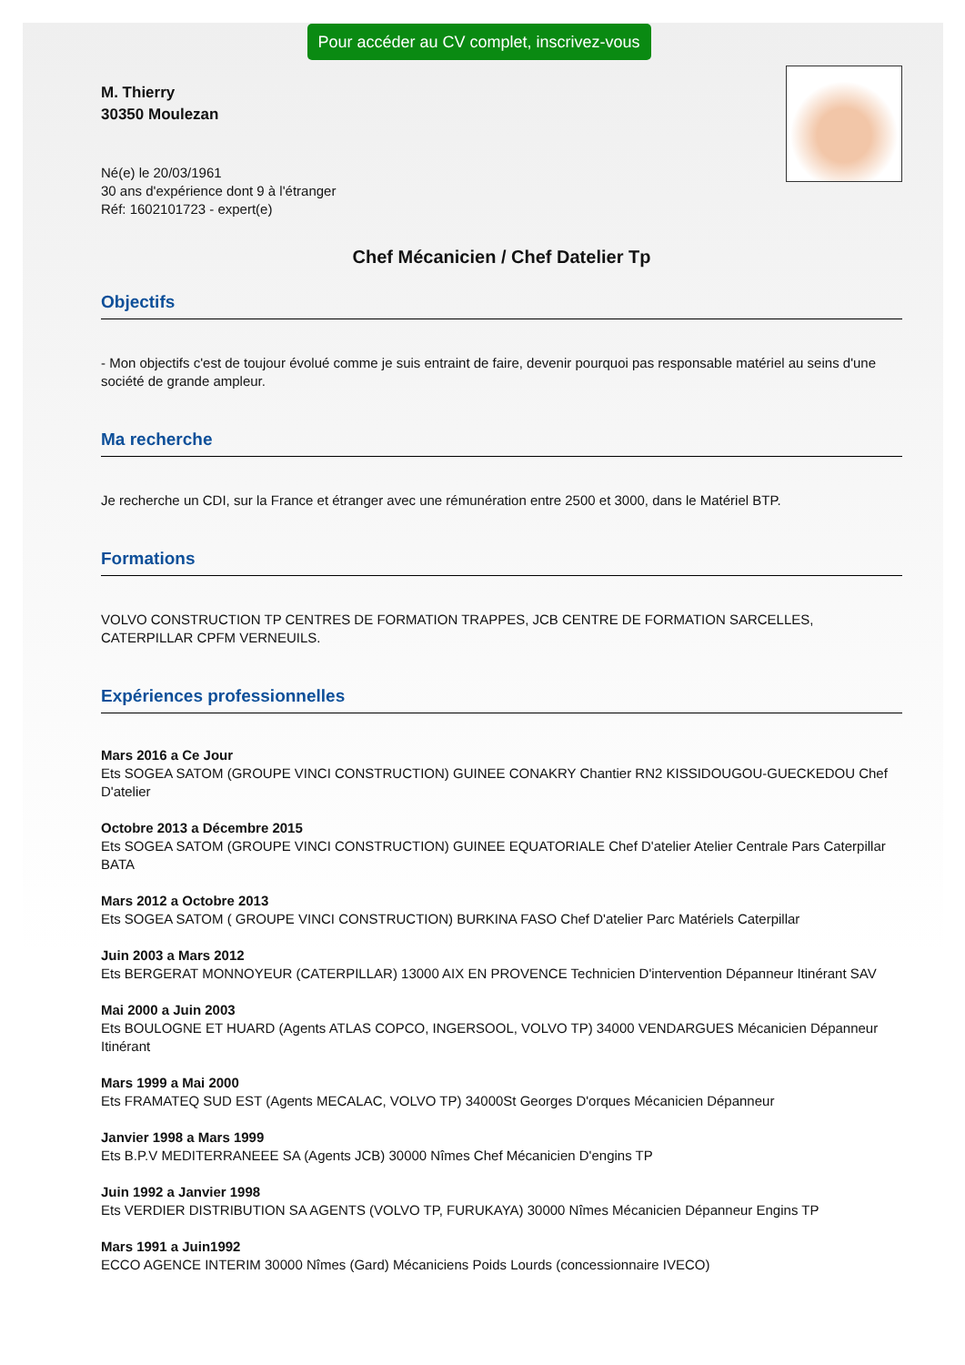Pour accéder au CV complet, inscrivez-vous
M. Thierry
30350 Moulezan
Né(e) le 20/03/1961
30 ans d'expérience dont 9 à l'étranger
Réf: 1602101723 - expert(e)
Chef Mécanicien / Chef Datelier Tp
Objectifs
- Mon objectifs c'est de toujour évolué comme je suis entraint de faire, devenir pourquoi pas responsable matériel au seins d'une société de grande ampleur.
Ma recherche
Je recherche un CDI, sur la France et étranger avec une rémunération entre 2500 et 3000, dans le Matériel BTP.
Formations
VOLVO CONSTRUCTION TP CENTRES DE FORMATION TRAPPES, JCB CENTRE DE FORMATION SARCELLES, CATERPILLAR CPFM VERNEUILS.
Expériences professionnelles
Mars 2016 a Ce Jour
Ets SOGEA SATOM (GROUPE VINCI CONSTRUCTION) GUINEE CONAKRY Chantier RN2 KISSIDOUGOU-GUECKEDOU Chef D'atelier
Octobre 2013 a Décembre 2015
Ets SOGEA SATOM (GROUPE VINCI CONSTRUCTION) GUINEE EQUATORIALE Chef D'atelier Atelier Centrale Pars Caterpillar BATA
Mars 2012 a Octobre 2013
Ets SOGEA SATOM ( GROUPE VINCI CONSTRUCTION) BURKINA FASO Chef D'atelier Parc Matériels Caterpillar
Juin 2003 a Mars 2012
Ets BERGERAT MONNOYEUR (CATERPILLAR) 13000 AIX EN PROVENCE Technicien D'intervention Dépanneur Itinérant SAV
Mai 2000 a Juin 2003
Ets BOULOGNE ET HUARD (Agents ATLAS COPCO, INGERSOOL, VOLVO TP) 34000 VENDARGUES Mécanicien Dépanneur Itinérant
Mars 1999 a Mai 2000
Ets FRAMATEQ SUD EST (Agents MECALAC, VOLVO TP) 34000St Georges D'orques Mécanicien Dépanneur
Janvier 1998 a Mars 1999
Ets B.P.V MEDITERRANEEE SA (Agents JCB) 30000 Nîmes Chef Mécanicien D'engins TP
Juin 1992 a Janvier 1998
Ets VERDIER DISTRIBUTION SA AGENTS (VOLVO TP, FURUKAYA) 30000 Nîmes Mécanicien Dépanneur Engins TP
Mars 1991 a Juin1992
ECCO AGENCE INTERIM 30000 Nîmes (Gard) Mécaniciens Poids Lourds (concessionnaire IVECO)